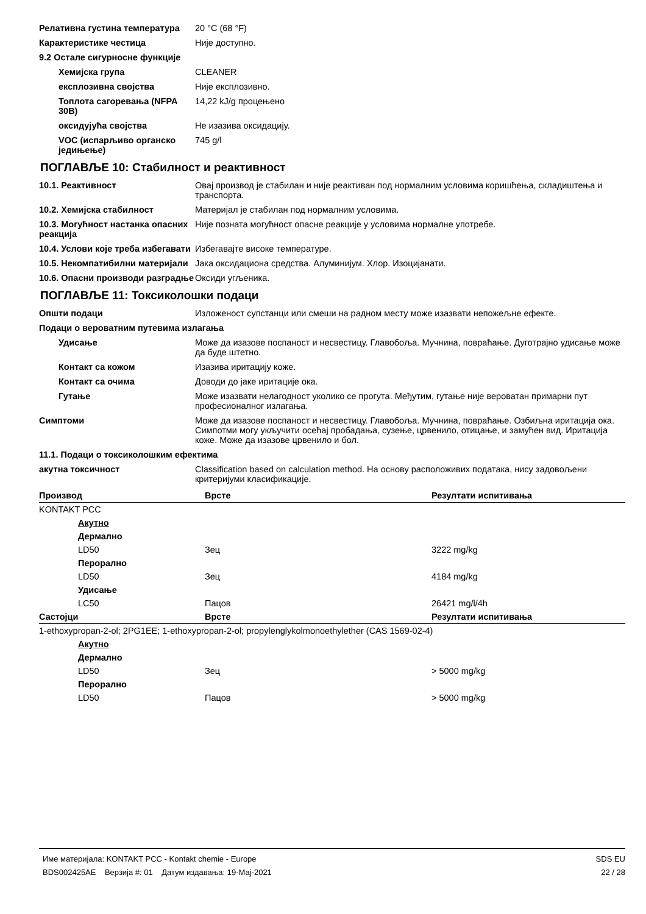Релативна густина температура 20 °C (68 °F)
Карактеристике честица Није доступно.
9.2 Остале сигурносне функције
Хемијска група CLEANER
експлозивна својства Није експлозивно.
Топлота сагоревања (NFPA 30B)
14,22 kJ/g процењено
оксидујућа својства Не изазива оксидацију.
VOC (испарљиво органско једињење)
745 g/l
ПОГЛАВЉЕ 10: Стабилност и реактивност
10.1. Реактивност Овај производ је стабилан и није реактиван под нормалним условима коришћења, складиштења и транспорта.
10.2. Хемијска стабилност Материјал је стабилан под нормалним условима.
10.3. Могућност настанка опасних реакција
Није позната могућност опасне реакције у условима нормалне употребе.
10.4. Услови које треба избегавати
Избегавајте високе температуре.
10.5. Некомпатибилни материјали
Јака оксидациона средства. Алуминијум. Хлор. Изоцијанати.
10.6. Опасни производи разградње
Оксиди угљеника.
ПОГЛАВЉЕ 11: Токсиколошки подаци
Општи подаци Изложеност супстанци или смеши на радном месту може изазвати непожељне ефекте.
Подаци о вероватним путевима излагања
Удисање Може да изазове поспаност и несвестицу. Главобоља. Мучнина, повраћање. Дуготрајно удисање може да буде штетно.
Контакт са кожом Изазива иритацију коже.
Контакт са очима Доводи до јаке иритације ока.
Гутање Може изазвати нелагодност уколико се прогута. Међутим, гутање није вероватан примарни пут професионалног излагања.
Симптоми Може да изазове поспаност и несвестицу. Главобоља. Мучнина, повраћање. Озбиљна иритација ока. Симпотми могу укључити осећај пробадања, сузење, црвенило, отицање, и замућен вид. Иритација коже. Може да изазове црвенило и бол.
11.1. Подаци о токсиколошким ефектима
акутна токсичност Classification based on calculation method. На основу расположивих података, нису задовољени критеријуми класификације.
| Производ | Врсте | Резултати испитивања |
| --- | --- | --- |
| KONTAKT PCC | | |
| Акутно | | |
| Дермално | | |
| LD50 | Зец | 3222 mg/kg |
| Перорално | | |
| LD50 | Зец | 4184 mg/kg |
| Удисање | | |
| LC50 | Пацов | 26421 mg/l/4h |
| Састојци | Врсте | Резултати испитивања |
| 1-ethoxypropan-2-ol; 2PG1EE; 1-ethoxypropan-2-ol; propylenglykolmonoethylether (CAS 1569-02-4) | | |
| Акутно | | |
| Дермално | | |
| LD50 | Зец | > 5000 mg/kg |
| Перорално | | |
| LD50 | Пацов | > 5000 mg/kg |
Име материјала: KONTAKT PCC - Kontakt chemie - Europe
BDS002425AE Верзија #: 01 Датум издавања: 19-Мај-2021
SDS EU
22 / 28